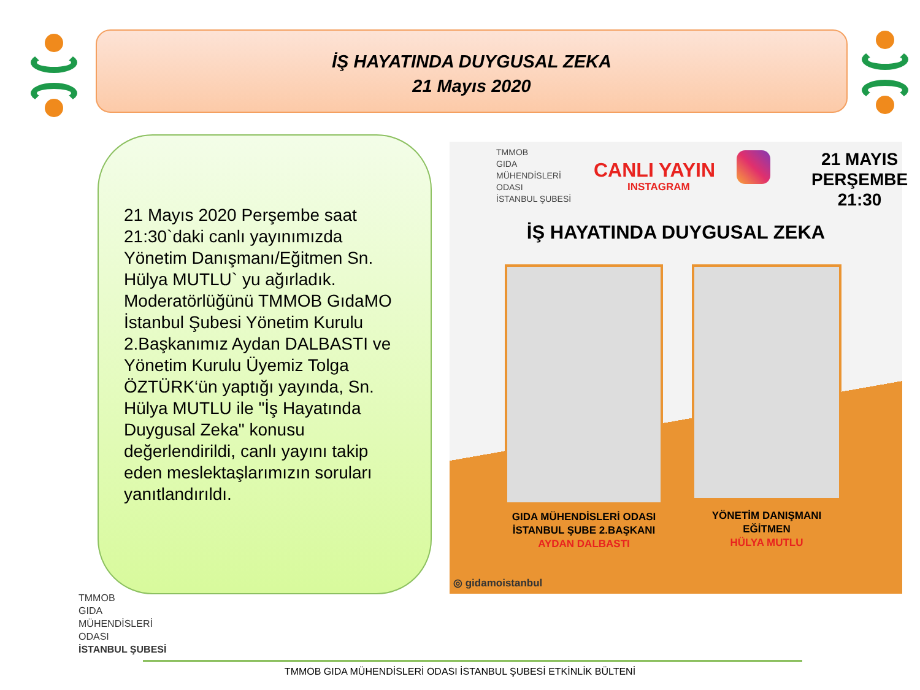İŞ HAYATINDA DUYGUSAL ZEKA
21 Mayıs 2020
21 Mayıs 2020 Perşembe saat 21:30`daki canlı yayınımızda Yönetim Danışmanı/Eğitmen Sn. Hülya MUTLU` yu ağırladık. Moderatörlüğünü TMMOB GıdaMO İstanbul Şubesi Yönetim Kurulu 2.Başkanımız Aydan DALBASTI ve Yönetim Kurulu Üyemiz Tolga ÖZTÜRK‘ün yaptığı yayında, Sn. Hülya MUTLU ile "İş Hayatında Duygusal Zeka" konusu değerlendirildi, canlı yayını takip eden meslektaşlarımızın soruları yanıtlandırıldı.
TMMOB
GIDA
MÜHENDİSLERİ
ODASI
İSTANBUL ŞUBESİ
CANLI YAYIN
INSTAGRAM
21 MAYIS
PERŞEMBE
21:30
İŞ HAYATINDA DUYGUSAL ZEKA
GIDA MÜHENDİSLERİ ODASI
İSTANBUL ŞUBE 2.BAŞKANI
AYDAN DALBASTI
YÖNETİM DANIŞMANI
EĞİTMEN
HÜLYA MUTLU
◎ gidamoistanbul
TMMOB
GIDA
MÜHENDİSLERİ
ODASI
İSTANBUL ŞUBESİ
TMMOB GIDA MÜHENDİSLERİ ODASI İSTANBUL ŞUBESİ ETKİNLİK BÜLTENİ